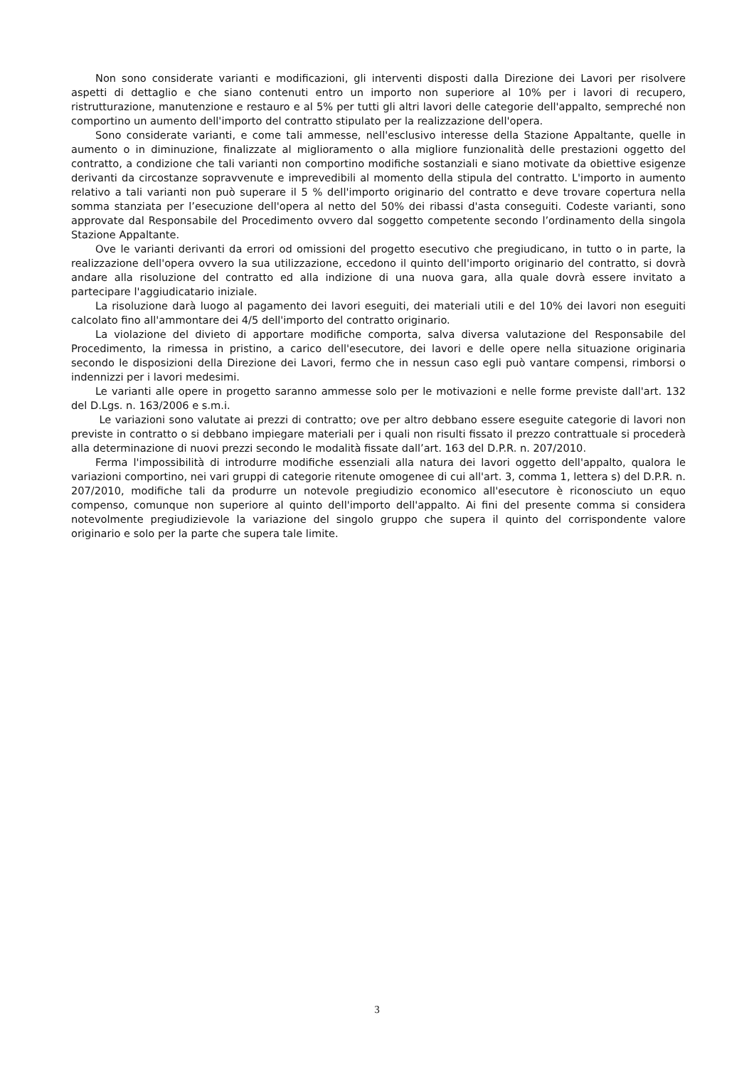Non sono considerate varianti e modificazioni, gli interventi disposti dalla Direzione dei Lavori per risolvere aspetti di dettaglio e che siano contenuti entro un importo non superiore al 10% per i lavori di recupero, ristrutturazione, manutenzione e restauro e al 5% per tutti gli altri lavori delle categorie dell'appalto, sempreché non comportino un aumento dell'importo del contratto stipulato per la realizzazione dell'opera.
Sono considerate varianti, e come tali ammesse, nell'esclusivo interesse della Stazione Appaltante, quelle in aumento o in diminuzione, finalizzate al miglioramento o alla migliore funzionalità delle prestazioni oggetto del contratto, a condizione che tali varianti non comportino modifiche sostanziali e siano motivate da obiettive esigenze derivanti da circostanze sopravvenute e imprevedibili al momento della stipula del contratto. L'importo in aumento relativo a tali varianti non può superare il 5 % dell'importo originario del contratto e deve trovare copertura nella somma stanziata per l’esecuzione dell'opera al netto del 50% dei ribassi d'asta conseguiti. Codeste varianti, sono approvate dal Responsabile del Procedimento ovvero dal soggetto competente secondo l’ordinamento della singola Stazione Appaltante.
Ove le varianti derivanti da errori od omissioni del progetto esecutivo che pregiudicano, in tutto o in parte, la realizzazione dell'opera ovvero la sua utilizzazione, eccedono il quinto dell'importo originario del contratto, si dovrà andare alla risoluzione del contratto ed alla indizione di una nuova gara, alla quale dovrà essere invitato a partecipare l'aggiudicatario iniziale.
La risoluzione darà luogo al pagamento dei lavori eseguiti, dei materiali utili e del 10% dei lavori non eseguiti calcolato fino all'ammontare dei 4/5 dell'importo del contratto originario.
La violazione del divieto di apportare modifiche comporta, salva diversa valutazione del Responsabile del Procedimento, la rimessa in pristino, a carico dell'esecutore, dei lavori e delle opere nella situazione originaria secondo le disposizioni della Direzione dei Lavori, fermo che in nessun caso egli può vantare compensi, rimborsi o indennizzi per i lavori medesimi.
Le varianti alle opere in progetto saranno ammesse solo per le motivazioni e nelle forme previste dall'art. 132 del D.Lgs. n. 163/2006 e s.m.i.
Le variazioni sono valutate ai prezzi di contratto; ove per altro debbano essere eseguite categorie di lavori non previste in contratto o si debbano impiegare materiali per i quali non risulti fissato il prezzo contrattuale si procederà alla determinazione di nuovi prezzi secondo le modalità fissate dall’art. 163 del D.P.R. n. 207/2010.
Ferma l'impossibilità di introdurre modifiche essenziali alla natura dei lavori oggetto dell'appalto, qualora le variazioni comportino, nei vari gruppi di categorie ritenute omogenee di cui all'art. 3, comma 1, lettera s) del D.P.R. n. 207/2010, modifiche tali da produrre un notevole pregiudizio economico all'esecutore è riconosciuto un equo compenso, comunque non superiore al quinto dell'importo dell'appalto. Ai fini del presente comma si considera notevolmente pregiudizievole la variazione del singolo gruppo che supera il quinto del corrispondente valore originario e solo per la parte che supera tale limite.
3